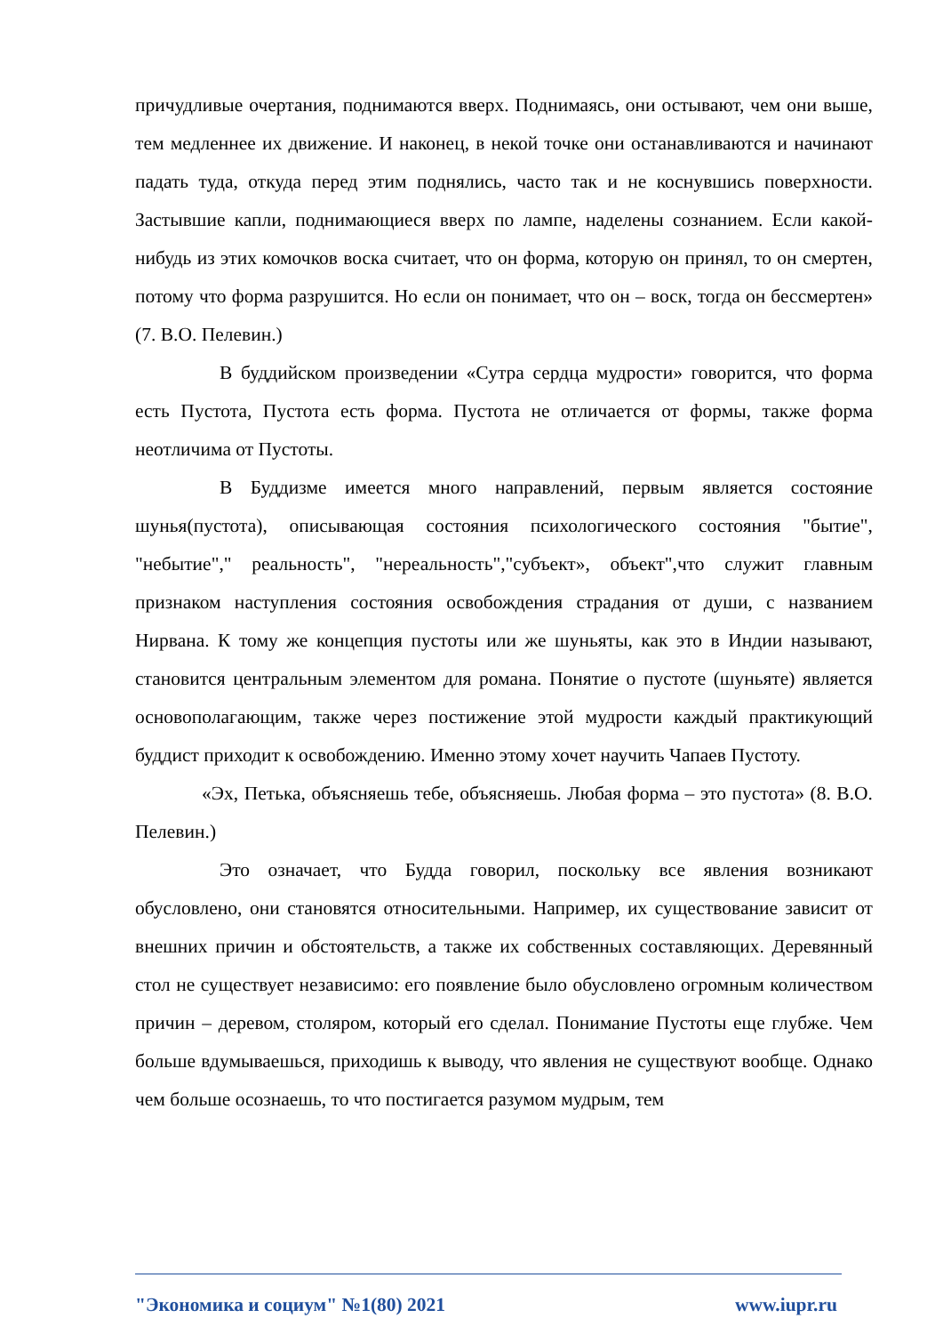причудливые очертания, поднимаются вверх. Поднимаясь, они остывают, чем они выше, тем медленнее их движение. И наконец, в некой точке они останавливаются и начинают падать туда, откуда перед этим поднялись, часто так и не коснувшись поверхности. Застывшие капли, поднимающиеся вверх по лампе, наделены сознанием. Если какой-нибудь из этих комочков воска считает, что он форма, которую он принял, то он смертен, потому что форма разрушится. Но если он понимает, что он – воск, тогда он бессмертен» (7. В.О. Пелевин.)
В буддийском произведении «Сутра сердца мудрости» говорится, что форма есть Пустота, Пустота есть форма. Пустота не отличается от формы, также форма неотличима от Пустоты.
В Буддизме имеется много направлений, первым является состояние шунья(пустота), описывающая состояния психологического состояния "бытие", "небытие"," реальность", "нереальность","субъект», объект",что служит главным признаком наступления состояния освобождения страдания от души, с названием Нирвана. К тому же концепция пустоты или же шуньяты, как это в Индии называют, становится центральным элементом для романа. Понятие о пустоте (шуньяте) является основополагающим, также через постижение этой мудрости каждый практикующий буддист приходит к освобождению. Именно этому хочет научить Чапаев Пустоту.
«Эх, Петька, объясняешь тебе, объясняешь. Любая форма – это пустота» (8. В.О. Пелевин.)
Это означает, что Будда говорил, поскольку все явления возникают обусловлено, они становятся относительными. Например, их существование зависит от внешних причин и обстоятельств, а также их собственных составляющих. Деревянный стол не существует независимо: его появление было обусловлено огромным количеством причин – деревом, столяром, который его сделал. Понимание Пустоты еще глубже. Чем больше вдумываешься, приходишь к выводу, что явления не существуют вообще. Однако чем больше осознаешь, то что постигается разумом мудрым, тем
"Экономика и социум" №1(80) 2021 www.iupr.ru